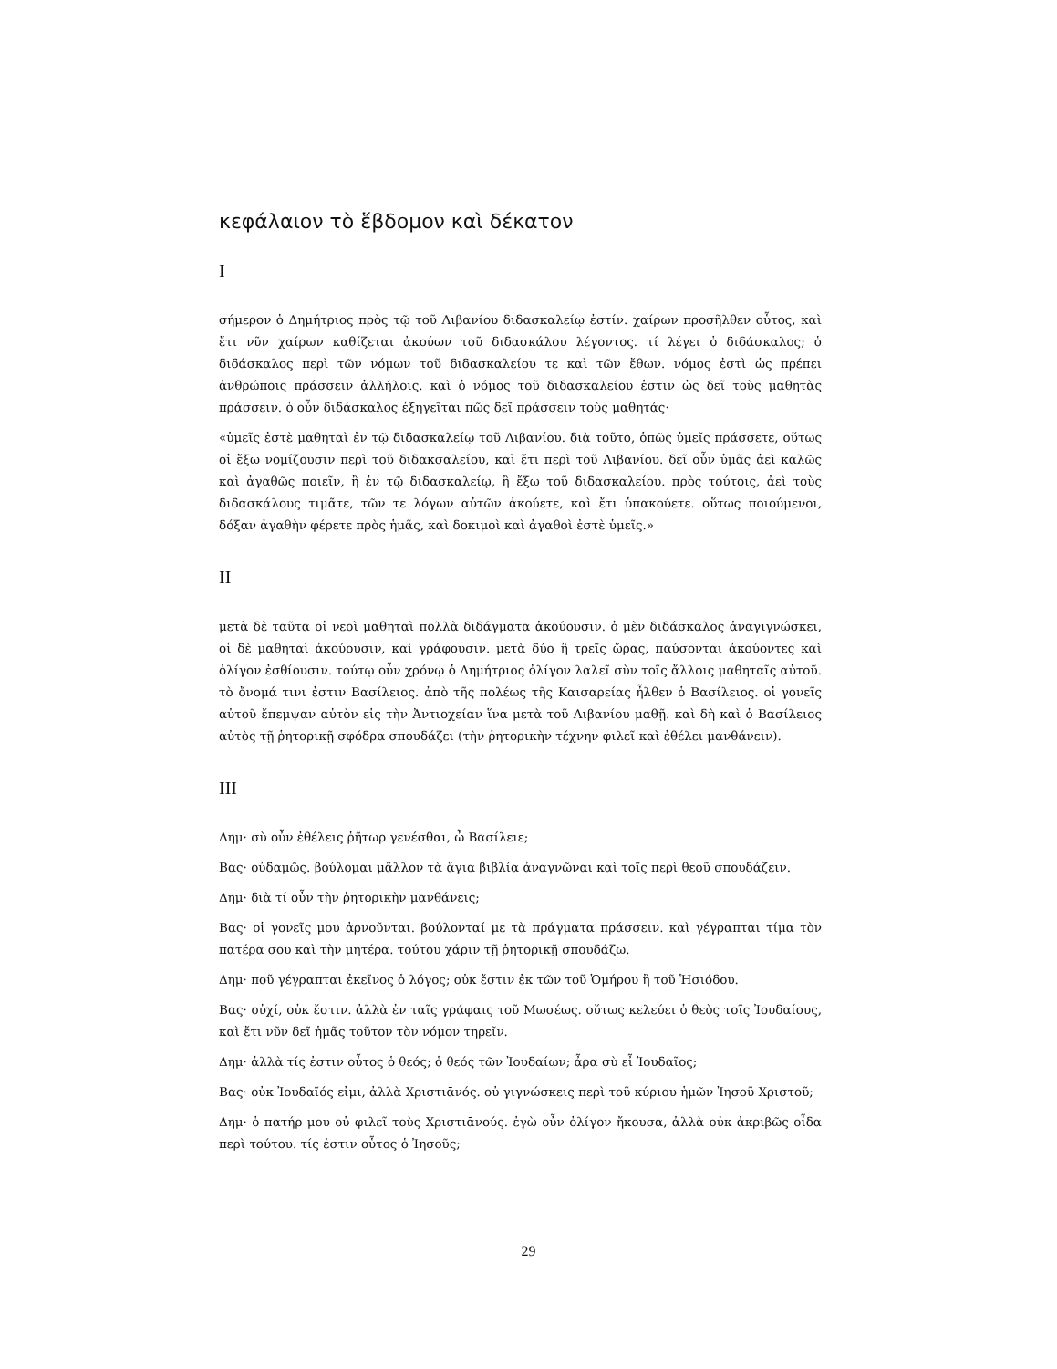κεφάλαιον τὸ ἕβδομον καὶ δέκατον
I
σήμερον ὁ Δημήτριος πρὸς τῷ τοῦ Λιβανίου διδασκαλείῳ ἐστίν. χαίρων προσῆλθεν οὗτος, καὶ ἔτι νῦν χαίρων καθίζεται ἀκούων τοῦ διδασκάλου λέγοντος. τί λέγει ὁ διδάσκαλος; ὁ διδάσκαλος περὶ τῶν νόμων τοῦ διδασκαλείου τε καὶ τῶν ἔθων. νόμος ἐστὶ ὡς πρέπει ἀνθρώποις πράσσειν ἀλλήλοις. καὶ ὁ νόμος τοῦ διδασκαλείου ἐστιν ὡς δεῖ τοὺς μαθητὰς πράσσειν. ὁ οὖν διδάσκαλος ἐξηγεῖται πῶς δεῖ πράσσειν τοὺς μαθητάς·
«ὑμεῖς ἐστὲ μαθηταὶ ἐν τῷ διδασκαλείῳ τοῦ Λιβανίου. διὰ τοῦτο, ὁπῶς ὑμεῖς πράσσετε, οὕτως οἱ ἔξω νομίζουσιν περὶ τοῦ διδακσαλείου, καὶ ἔτι περὶ τοῦ Λιβανίου. δεῖ οὖν ὑμᾶς ἀεὶ καλῶς καὶ ἀγαθῶς ποιεῖν, ἢ ἐν τῷ διδασκαλείῳ, ἢ ἔξω τοῦ διδασκαλείου. πρὸς τούτοις, ἀεὶ τοὺς διδασκάλους τιμᾶτε, τῶν τε λόγων αὐτῶν ἀκούετε, καὶ ἔτι ὑπακούετε. οὕτως ποιούμενοι, δόξαν ἀγαθὴν φέρετε πρὸς ἡμᾶς, καὶ δοκιμοὶ καὶ ἀγαθοὶ ἐστὲ ὑμεῖς.»
II
μετὰ δὲ ταῦτα οἱ νεοὶ μαθηταὶ πολλὰ διδάγματα ἀκούουσιν. ὁ μὲν διδάσκαλος ἀναγιγνώσκει, οἱ δὲ μαθηταὶ ἀκούουσιν, καὶ γράφουσιν. μετὰ δύο ἢ τρεῖς ὥρας, παύσονται ἀκούοντες καὶ ὀλίγον ἐσθίουσιν. τούτῳ οὖν χρόνῳ ὁ Δημήτριος ὀλίγον λαλεῖ σὺν τοῖς ἄλλοις μαθηταῖς αὐτοῦ. τὸ ὄνομά τινι ἐστιν Βασίλειος. ἀπὸ τῆς πολέως τῆς Καισαρείας ἦλθεν ὁ Βασίλειος. οἱ γονεῖς αὐτοῦ ἔπεμψαν αὐτὸν εἰς τὴν Ἀντιοχείαν ἵνα μετὰ τοῦ Λιβανίου μαθῇ. καὶ δὴ καὶ ὁ Βασίλειος αὐτὸς τῇ ῥητορικῇ σφόδρα σπουδάζει (τὴν ῥητορικὴν τέχνην φιλεῖ καὶ ἐθέλει μανθάνειν).
III
Δημ· σὺ οὖν ἐθέλεις ῥῆτωρ γενέσθαι, ὦ Βασίλειε;
Βας· οὐδαμῶς. βούλομαι μᾶλλον τὰ ἅγια βιβλία ἀναγνῶναι καὶ τοῖς περὶ θεοῦ σπουδάζειν.
Δημ· διὰ τί οὖν τὴν ῥητορικὴν μανθάνεις;
Βας· οἱ γονεῖς μου ἀρνοῦνται. βούλονταί με τὰ πράγματα πράσσειν. καὶ γέγραπται τίμα τὸν πατέρα σου καὶ τὴν μητέρα. τούτου χάριν τῇ ῥητορικῇ σπουδάζω.
Δημ· ποῦ γέγραπται ἐκεῖνος ὁ λόγος; οὐκ ἔστιν ἐκ τῶν τοῦ Ὁμήρου ἢ τοῦ Ἡσιόδου.
Βας· οὐχί, οὐκ ἔστιν. ἀλλὰ ἐν ταῖς γράφαις τοῦ Μωσέως. οὕτως κελεύει ὁ θεὸς τοῖς Ἰουδαίους, καὶ ἔτι νῦν δεῖ ἡμᾶς τοῦτον τὸν νόμον τηρεῖν.
Δημ· ἀλλὰ τίς ἐστιν οὗτος ὁ θεός; ὁ θεός τῶν Ἰουδαίων; ἆρα σὺ εἶ Ἰουδαῖος;
Βας· οὐκ Ἰουδαῖός εἰμι, ἀλλὰ Χριστιᾱνός. οὐ γιγνώσκεις περὶ τοῦ κύριου ἡμῶν Ἰησοῦ Χριστοῦ;
Δημ· ὁ πατήρ μου οὐ φιλεῖ τοὺς Χριστιᾱνούς. ἐγὼ οὖν ὀλίγον ἤκουσα, ἀλλὰ οὐκ ἀκριβῶς οἶδα περὶ τούτου. τίς ἐστιν οὗτος ὁ Ἰησοῦς;
29